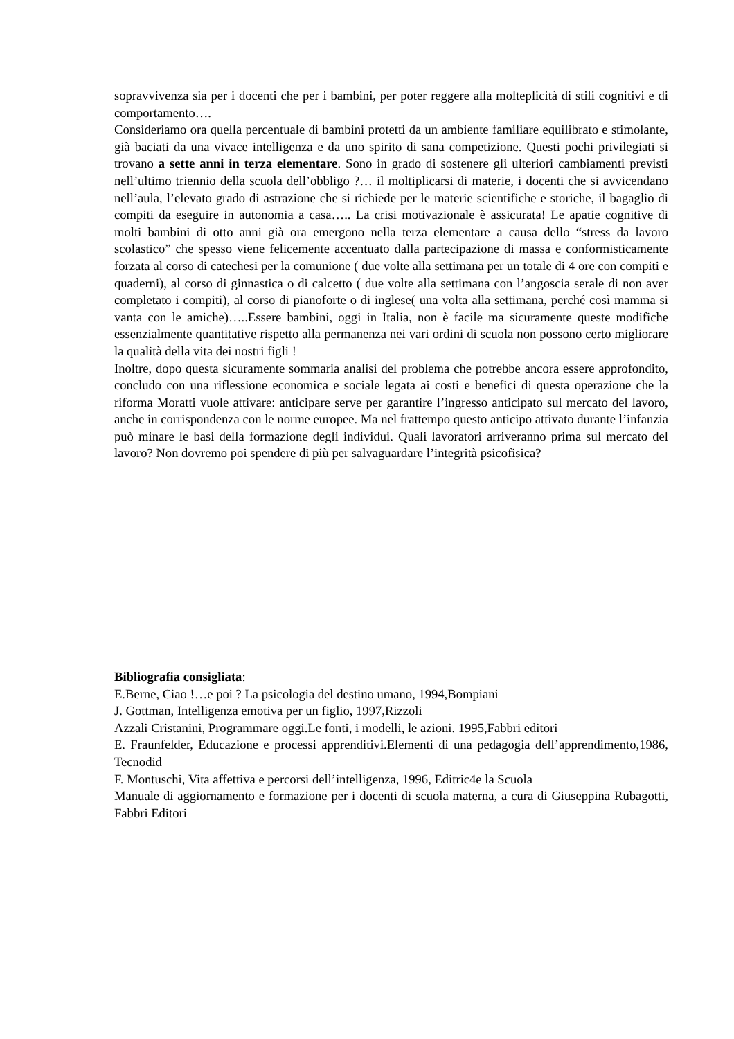sopravvivenza sia per i docenti che per i bambini, per poter reggere alla molteplicità di stili cognitivi e di comportamento….
Consideriamo ora quella percentuale di bambini protetti da un ambiente familiare equilibrato e stimolante, già baciati da una vivace intelligenza e da uno spirito di sana competizione. Questi pochi privilegiati si trovano a sette anni in terza elementare. Sono in grado di sostenere gli ulteriori cambiamenti previsti nell’ultimo triennio della scuola dell’obbligo ?… il moltiplicarsi di materie, i docenti che si avvicendano nell’aula, l’elevato grado di astrazione che si richiede per le materie scientifiche e storiche, il bagaglio di compiti da eseguire in autonomia a casa….. La crisi motivazionale è assicurata! Le apatie cognitive di molti bambini di otto anni già ora emergono nella terza elementare a causa dello “stress da lavoro scolastico” che spesso viene felicemente accentuato dalla partecipazione di massa e conformisticamente forzata al corso di catechesi per la comunione ( due volte alla settimana per un totale di 4 ore con compiti e quaderni), al corso di ginnastica o di calcetto ( due volte alla settimana con l’angoscia serale di non aver completato i compiti), al corso di pianoforte o di inglese( una volta alla settimana, perché così mamma si vanta con le amiche)…..Essere bambini, oggi in Italia, non è facile ma sicuramente queste modifiche essenzialmente quantitative rispetto alla permanenza nei vari ordini di scuola non possono certo migliorare la qualità della vita dei nostri figli !
Inoltre, dopo questa sicuramente sommaria analisi del problema che potrebbe ancora essere approfondito, concludo con una riflessione economica e sociale legata ai costi e benefici di questa operazione che la riforma Moratti vuole attivare: anticipare serve per garantire l’ingresso anticipato sul mercato del lavoro, anche in corrispondenza con le norme europee. Ma nel frattempo questo anticipo attivato durante l’infanzia può minare le basi della formazione degli individui. Quali lavoratori arriveranno prima sul mercato del lavoro? Non dovremo poi spendere di più per salvaguardare l’integrità psicofisica?
Bibliografia consigliata:
E.Berne, Ciao !…e poi ? La psicologia del destino umano, 1994,Bompiani
J. Gottman, Intelligenza emotiva per un figlio, 1997,Rizzoli
Azzali Cristanini, Programmare oggi.Le fonti, i modelli, le azioni. 1995,Fabbri editori
E. Fraunfelder, Educazione e processi apprenditivi.Elementi di una pedagogia dell’apprendimento,1986, Tecnodid
F. Montuschi, Vita affettiva e percorsi dell’intelligenza, 1996, Editric4e la Scuola
Manuale di aggiornamento e formazione per i docenti di scuola materna, a cura di Giuseppina Rubagotti, Fabbri Editori